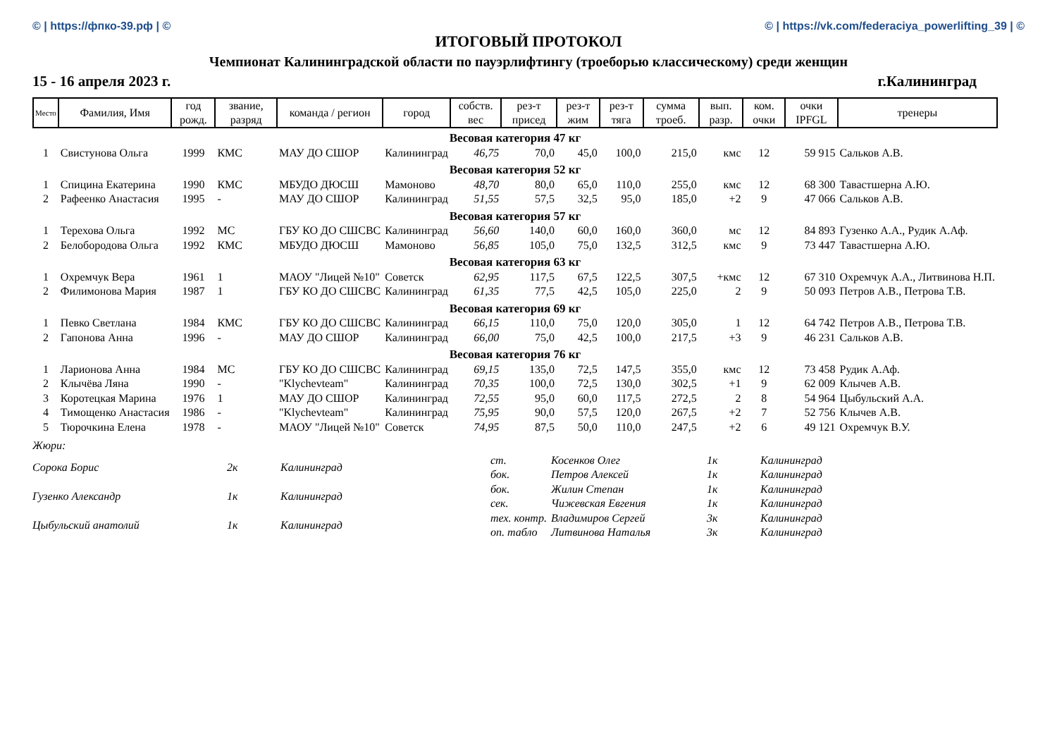© | https://фпко-39.рф | © © | https://vk.com/federaciya_powerlifting_39 | ©
ИТОГОВЫЙ ПРОТОКОЛ
Чемпионат Калининградской области по пауэрлифтингу (троеборью классическому) среди женщин
15 - 16 апреля 2023 г. г.Калининград
| Место | Фамилия, Имя | год рожд. | звание, разряд | команда / регион | город | собств. вес | рез-т присед | рез-т жим | рез-т тяга | сумма троеб. | вып. разр. | ком. очки | очки IPFGL | тренеры |
| --- | --- | --- | --- | --- | --- | --- | --- | --- | --- | --- | --- | --- | --- | --- |
| Весовая категория 47 кг | | | | | | | | | | | | | | |
| 1 | Свистунова Ольга | 1999 | КМС | МАУ ДО СШОР | Калининград | 46,75 | 70,0 | 45,0 | 100,0 | 215,0 | кмс | 12 | 59 915 | Сальков А.В. |
| Весовая категория 52 кг | | | | | | | | | | | | | | |
| 1 | Спицина Екатерина | 1990 | КМС | МБУДО ДЮСШ | Мамоново | 48,70 | 80,0 | 65,0 | 110,0 | 255,0 | кмс | 12 | 68 300 | Тавастшерна А.Ю. |
| 2 | Рафеенко Анастасия | 1995 | - | МАУ ДО СШОР | Калининград | 51,55 | 57,5 | 32,5 | 95,0 | 185,0 | +2 | 9 | 47 066 | Сальков А.В. |
| Весовая категория 57 кг | | | | | | | | | | | | | | |
| 1 | Терехова Ольга | 1992 | МС | ГБУ КО ДО СШСВС | Калининград | 56,60 | 140,0 | 60,0 | 160,0 | 360,0 | мс | 12 | 84 893 | Гузенко А.А., Рудик А.Аф. |
| 2 | Белобородова Ольга | 1992 | КМС | МБУДО ДЮСШ | Мамоново | 56,85 | 105,0 | 75,0 | 132,5 | 312,5 | кмс | 9 | 73 447 | Тавастшерна А.Ю. |
| Весовая категория 63 кг | | | | | | | | | | | | | | |
| 1 | Охремчук Вера | 1961 | 1 | МАОУ "Лицей №10" | Советск | 62,95 | 117,5 | 67,5 | 122,5 | 307,5 | +кмс | 12 | 67 310 | Охремчук А.А., Литвинова Н.П. |
| 2 | Филимонова Мария | 1987 | 1 | ГБУ КО ДО СШСВС | Калининград | 61,35 | 77,5 | 42,5 | 105,0 | 225,0 | 2 | 9 | 50 093 | Петров А.В., Петрова Т.В. |
| Весовая категория 69 кг | | | | | | | | | | | | | | |
| 1 | Певко Светлана | 1984 | КМС | ГБУ КО ДО СШСВС | Калининград | 66,15 | 110,0 | 75,0 | 120,0 | 305,0 | 1 | 12 | 64 742 | Петров А.В., Петрова Т.В. |
| 2 | Гапонова Анна | 1996 | - | МАУ ДО СШОР | Калининград | 66,00 | 75,0 | 42,5 | 100,0 | 217,5 | +3 | 9 | 46 231 | Сальков А.В. |
| Весовая категория 76 кг | | | | | | | | | | | | | | |
| 1 | Ларионова Анна | 1984 | МС | ГБУ КО ДО СШСВС | Калининград | 69,15 | 135,0 | 72,5 | 147,5 | 355,0 | кмс | 12 | 73 458 | Рудик А.Аф. |
| 2 | Клычёва Ляна | 1990 | - | "Klychevteam" | Калининград | 70,35 | 100,0 | 72,5 | 130,0 | 302,5 | +1 | 9 | 62 009 | Клычев А.В. |
| 3 | Коротецкая Марина | 1976 | 1 | МАУ ДО СШОР | Калининград | 72,55 | 95,0 | 60,0 | 117,5 | 272,5 | 2 | 8 | 54 964 | Цыбульский А.А. |
| 4 | Тимощенко Анастасия | 1986 | - | "Klychevteam" | Калининград | 75,95 | 90,0 | 57,5 | 120,0 | 267,5 | +2 | 7 | 52 756 | Клычев А.В. |
| 5 | Тюрочкина Елена | 1978 | - | МАОУ "Лицей №10" | Советск | 74,95 | 87,5 | 50,0 | 110,0 | 247,5 | +2 | 6 | 49 121 | Охремчук В.У. |
Жюри:
| Сорока Борис | 2к | Калининград |
| Гузенко Александр | 1к | Калининград |
| Цыбульский анатолий | 1к | Калининград |
| ст. | Косенков Олег | 1к | Калининград |
| бок. | Петров Алексей | 1к | Калининград |
| бок. | Жилин Степан | 1к | Калининград |
| сек. | Чижевская Евгения | 1к | Калининград |
| тех. контр. | Владимиров Сергей | 3к | Калининград |
| оп. табло | Литвинова Наталья | 3к | Калининград |